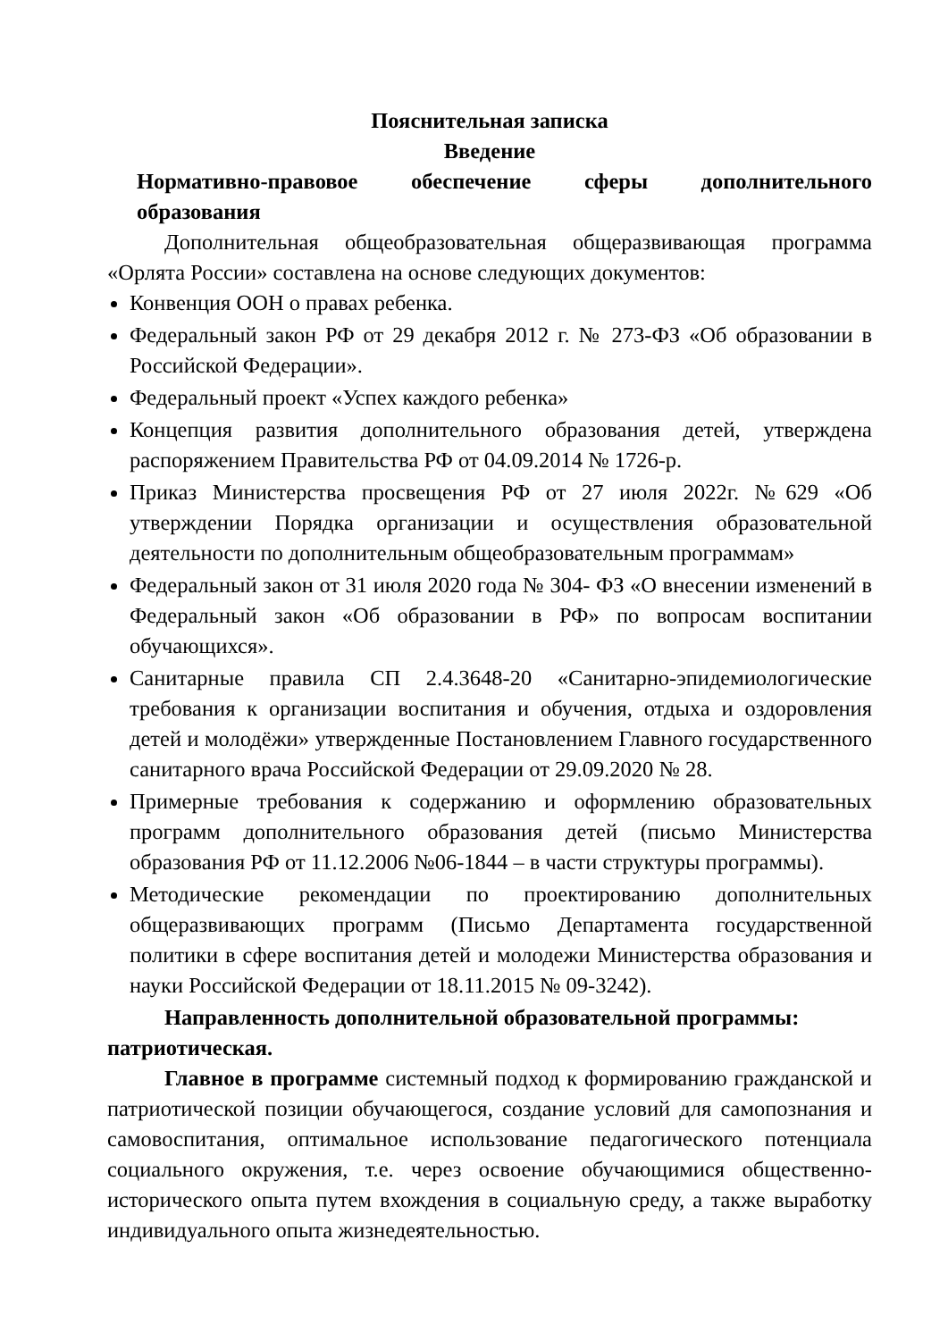Пояснительная записка
Введение
Нормативно-правовое обеспечение сферы дополнительного
образования
Дополнительная общеобразовательная общеразвивающая программа «Орлята России» составлена на основе следующих документов:
Конвенция ООН о правах ребенка.
Федеральный закон РФ от 29 декабря 2012 г. № 273-ФЗ «Об образовании в Российской Федерации».
Федеральный проект «Успех каждого ребенка»
Концепция развития дополнительного образования детей, утверждена распоряжением Правительства РФ от 04.09.2014 № 1726-р.
Приказ Министерства просвещения РФ от 27 июля 2022г. №629 «Об утверждении Порядка организации и осуществления образовательной деятельности по дополнительным общеобразовательным программам»
Федеральный закон от 31 июля 2020 года № 304- ФЗ «О внесении изменений в Федеральный закон «Об образовании в РФ» по вопросам воспитании обучающихся».
Санитарные правила СП 2.4.3648-20 «Санитарно-эпидемиологические требования к организации воспитания и обучения, отдыха и оздоровления детей и молодёжи» утвержденные Постановлением Главного государственного санитарного врача Российской Федерации от 29.09.2020 № 28.
Примерные требования к содержанию и оформлению образовательных программ дополнительного образования детей (письмо Министерства образования РФ от 11.12.2006 №06-1844 – в части структуры программы).
Методические рекомендации по проектированию дополнительных общеразвивающих программ (Письмо Департамента государственной политики в сфере воспитания детей и молодежи Министерства образования и науки Российской Федерации от 18.11.2015 № 09-3242).
Направленность дополнительной образовательной программы: патриотическая.
Главное в программе системный подход к формированию гражданской и патриотической позиции обучающегося, создание условий для самопознания и самовоспитания, оптимальное использование педагогического потенциала социального окружения, т.е. через освоение обучающимися общественно-исторического опыта путем вхождения в социальную среду, а также выработку индивидуального опыта жизнедеятельностью.